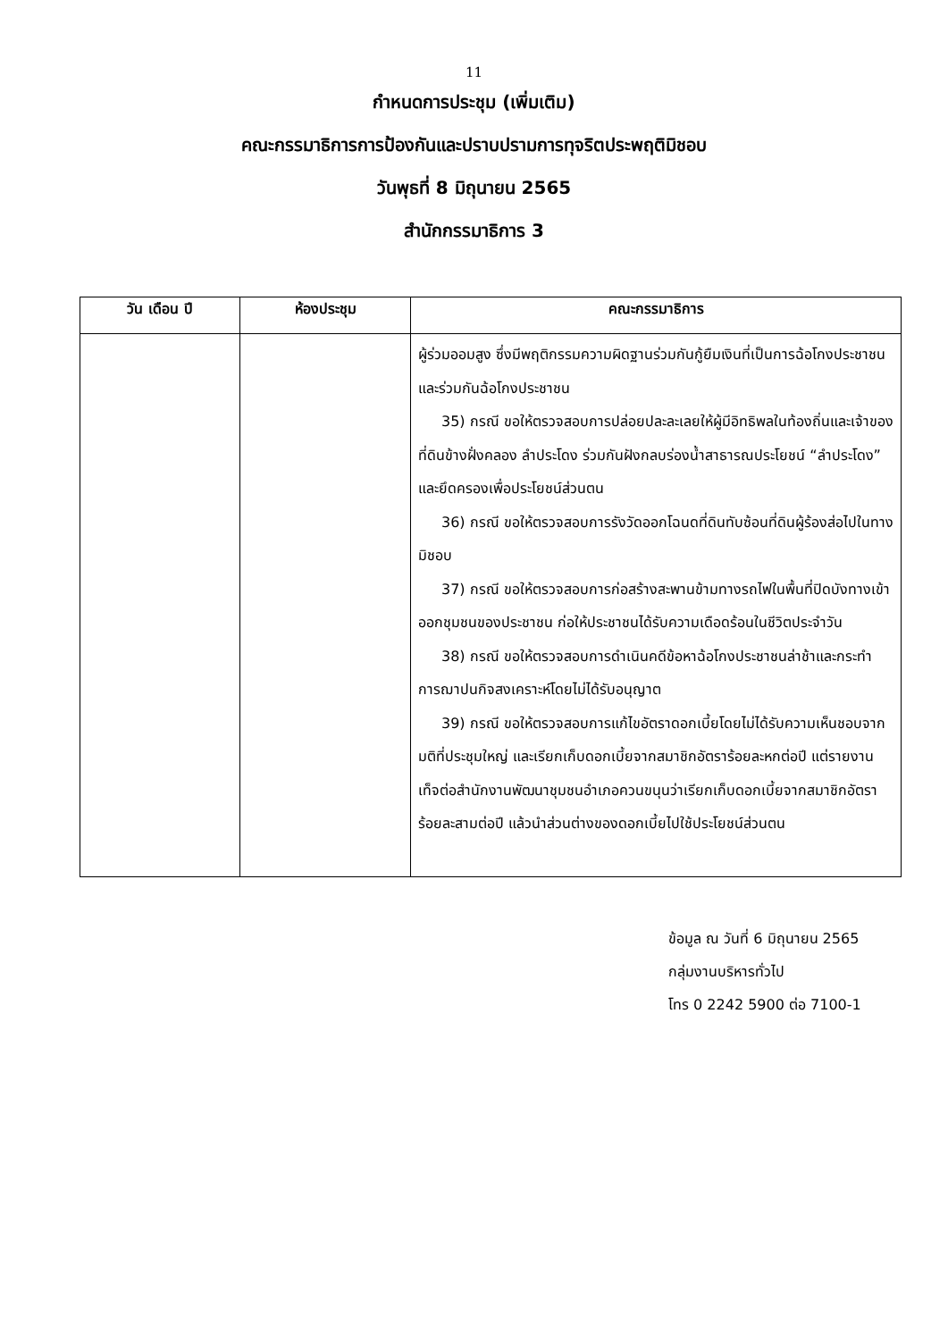11
กำหนดการประชุม (เพิ่มเติม)
คณะกรรมาธิการการป้องกันและปราบปรามการทุจริตประพฤติมิชอบ
วันพุธที่ 8 มิถุนายน 2565
สำนักกรรมาธิการ 3
| วัน เดือน ปี | ห้องประชุม | คณะกรรมาธิการ |
| --- | --- | --- |
| | | ผู้ร่วมออมสูง ซึ่งมีพฤติกรรมความผิดฐานร่วมกันกู้ยืมเงินที่เป็นการฉ้อโกงประชาชนและร่วมกันฉ้อโกงประชาชน 35) กรณี ขอให้ตรวจสอบการปล่อยปละละเลยให้ผู้มีอิทธิพลในท้องถิ่นและเจ้าของที่ดินข้างฝั่งคลอง ลำประโดง ร่วมกันฝังกลบร่องน้ำสาธารณประโยชน์ “ลำประโดง” และยึดครองเพื่อประโยชน์ส่วนตน 36) กรณี ขอให้ตรวจสอบการรังวัดออกโฉนดที่ดินทับซ้อนที่ดินผู้ร้องส่อไปในทางมิชอบ 37) กรณี ขอให้ตรวจสอบการก่อสร้างสะพานข้ามทางรถไฟในพื้นที่ปิดบังทางเข้าออกชุมชนของประชาชน ก่อให้ประชาชนได้รับความเดือดร้อนในชีวิตประจำวัน 38) กรณี ขอให้ตรวจสอบการดำเนินคดีข้อหาฉ้อโกงประชาชนล่าช้าและกระทำการฌาปนกิจสงเคราะห์โดยไม่ได้รับอนุญาต 39) กรณี ขอให้ตรวจสอบการแก้ไขอัตราดอกเบี้ยโดยไม่ได้รับความเห็นชอบจากมติที่ประชุมใหญ่ และเรียกเก็บดอกเบี้ยจากสมาชิกอัตราร้อยละหกต่อปี แต่รายงานเท็จต่อสำนักงานพัฒนาชุมชนอำเภอควนขนุนว่าเรียกเก็บดอกเบี้ยจากสมาชิกอัตราร้อยละสามต่อปี แล้วนำส่วนต่างของดอกเบี้ยไปใช้ประโยชน์ส่วนตน |
ข้อมูล ณ วันที่ 6 มิถุนายน 2565
กลุ่มงานบริหารทั่วไป
โทร 0 2242 5900 ต่อ 7100-1